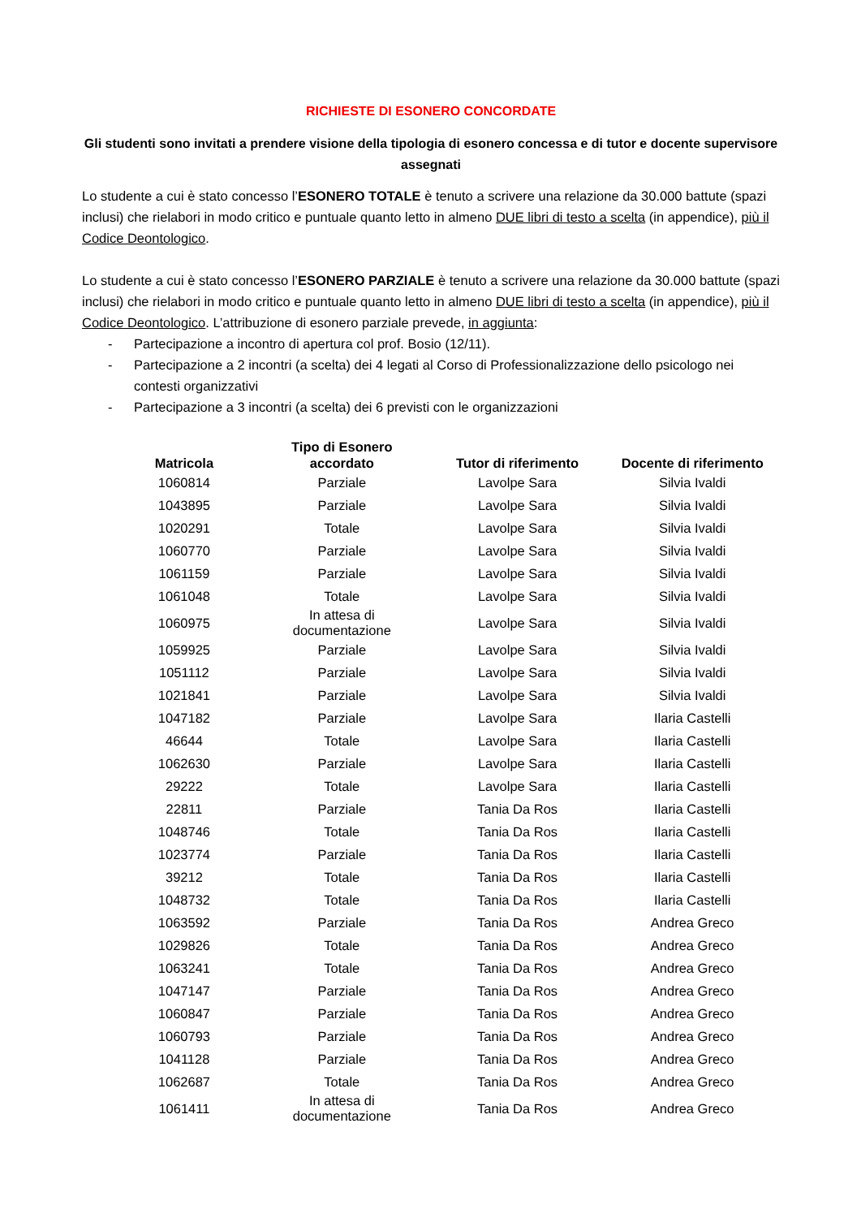RICHIESTE DI ESONERO CONCORDATE
Gli studenti sono invitati a prendere visione della tipologia di esonero concessa e di tutor e docente supervisore assegnati
Lo studente a cui è stato concesso l’ESONERO TOTALE è tenuto a scrivere una relazione da 30.000 battute (spazi inclusi) che rielabori in modo critico e puntuale quanto letto in almeno DUE libri di testo a scelta (in appendice), più il Codice Deontologico.
Lo studente a cui è stato concesso l’ESONERO PARZIALE è tenuto a scrivere una relazione da 30.000 battute (spazi inclusi) che rielabori in modo critico e puntuale quanto letto in almeno DUE libri di testo a scelta (in appendice), più il Codice Deontologico. L’attribuzione di esonero parziale prevede, in aggiunta:
- Partecipazione a incontro di apertura col prof. Bosio (12/11).
- Partecipazione a 2 incontri (a scelta) dei 4 legati al Corso di Professionalizzazione dello psicologo nei contesti organizzativi
- Partecipazione a 3 incontri (a scelta) dei 6 previsti con le organizzazioni
| Matricola | Tipo di Esonero accordato | Tutor di riferimento | Docente di riferimento |
| --- | --- | --- | --- |
| 1060814 | Parziale | Lavolpe Sara | Silvia Ivaldi |
| 1043895 | Parziale | Lavolpe Sara | Silvia Ivaldi |
| 1020291 | Totale | Lavolpe Sara | Silvia Ivaldi |
| 1060770 | Parziale | Lavolpe Sara | Silvia Ivaldi |
| 1061159 | Parziale | Lavolpe Sara | Silvia Ivaldi |
| 1061048 | Totale | Lavolpe Sara | Silvia Ivaldi |
| 1060975 | In attesa di documentazione | Lavolpe Sara | Silvia Ivaldi |
| 1059925 | Parziale | Lavolpe Sara | Silvia Ivaldi |
| 1051112 | Parziale | Lavolpe Sara | Silvia Ivaldi |
| 1021841 | Parziale | Lavolpe Sara | Silvia Ivaldi |
| 1047182 | Parziale | Lavolpe Sara | Ilaria Castelli |
| 46644 | Totale | Lavolpe Sara | Ilaria Castelli |
| 1062630 | Parziale | Lavolpe Sara | Ilaria Castelli |
| 29222 | Totale | Lavolpe Sara | Ilaria Castelli |
| 22811 | Parziale | Tania Da Ros | Ilaria Castelli |
| 1048746 | Totale | Tania Da Ros | Ilaria Castelli |
| 1023774 | Parziale | Tania Da Ros | Ilaria Castelli |
| 39212 | Totale | Tania Da Ros | Ilaria Castelli |
| 1048732 | Totale | Tania Da Ros | Ilaria Castelli |
| 1063592 | Parziale | Tania Da Ros | Andrea Greco |
| 1029826 | Totale | Tania Da Ros | Andrea Greco |
| 1063241 | Totale | Tania Da Ros | Andrea Greco |
| 1047147 | Parziale | Tania Da Ros | Andrea Greco |
| 1060847 | Parziale | Tania Da Ros | Andrea Greco |
| 1060793 | Parziale | Tania Da Ros | Andrea Greco |
| 1041128 | Parziale | Tania Da Ros | Andrea Greco |
| 1062687 | Totale | Tania Da Ros | Andrea Greco |
| 1061411 | In attesa di documentazione | Tania Da Ros | Andrea Greco |